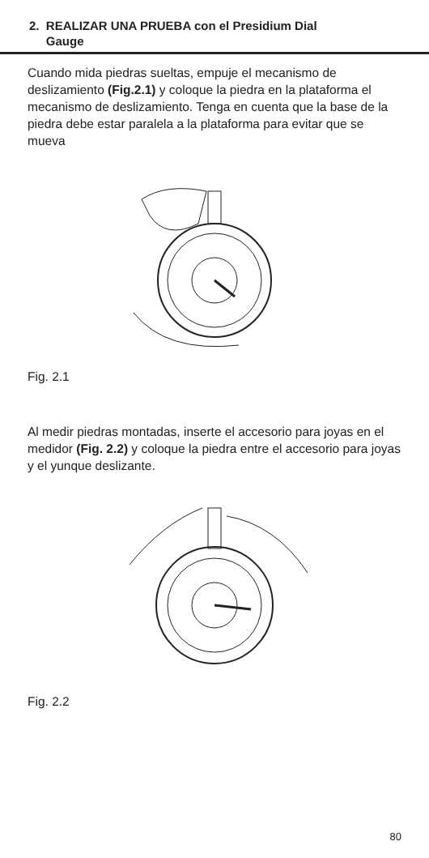2. REALIZAR UNA PRUEBA con el Presidium Dial
Gauge
Cuando mida piedras sueltas, empuje el mecanismo de deslizamiento (Fig.2.1) y coloque la piedra en la plataforma el mecanismo de deslizamiento. Tenga en cuenta que la base de la piedra debe estar paralela a la plataforma para evitar que se mueva
Fig. 2.1
Al medir piedras montadas, inserte el accesorio para joyas en el medidor (Fig. 2.2) y coloque la piedra entre el accesorio para joyas y el yunque deslizante.
Fig. 2.2
80